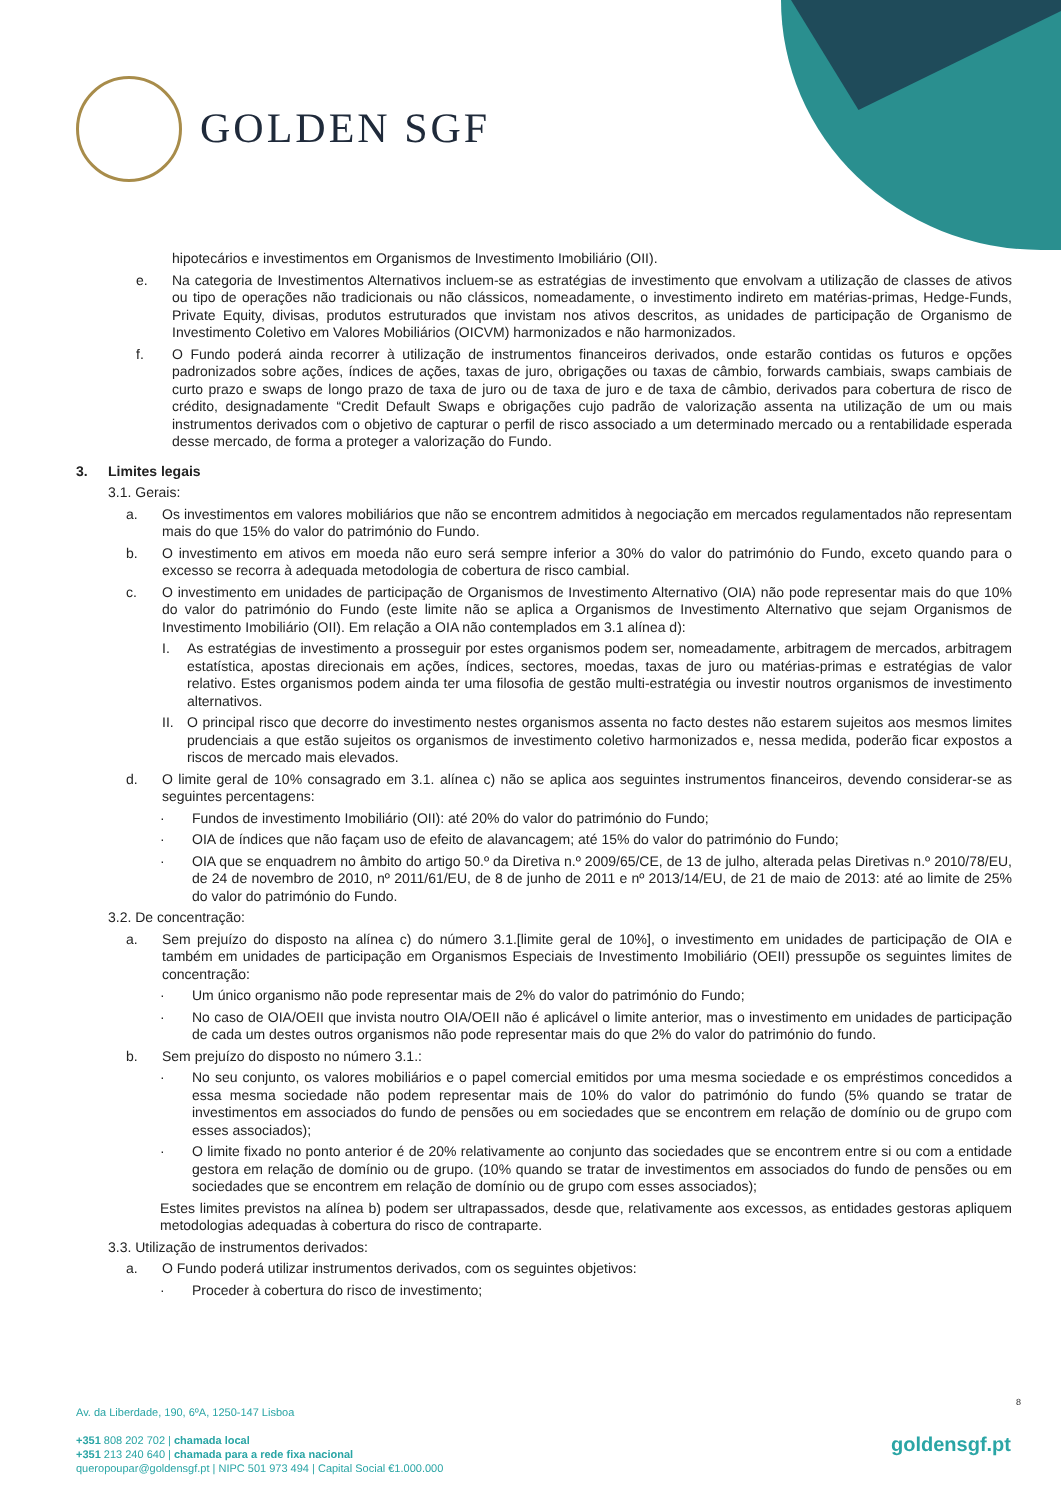GOLDEN SGF
hipotecários e investimentos em Organismos de Investimento Imobiliário (OII).
e. Na categoria de Investimentos Alternativos incluem-se as estratégias de investimento que envolvam a utilização de classes de ativos ou tipo de operações não tradicionais ou não clássicos, nomeadamente, o investimento indireto em matérias-primas, Hedge-Funds, Private Equity, divisas, produtos estruturados que invistam nos ativos descritos, as unidades de participação de Organismo de Investimento Coletivo em Valores Mobiliários (OICVM) harmonizados e não harmonizados.
f. O Fundo poderá ainda recorrer à utilização de instrumentos financeiros derivados, onde estarão contidas os futuros e opções padronizados sobre ações, índices de ações, taxas de juro, obrigações ou taxas de câmbio, forwards cambiais, swaps cambiais de curto prazo e swaps de longo prazo de taxa de juro ou de taxa de juro e de taxa de câmbio, derivados para cobertura de risco de crédito, designadamente “Credit Default Swaps e obrigações cujo padrão de valorização assenta na utilização de um ou mais instrumentos derivados com o objetivo de capturar o perfil de risco associado a um determinado mercado ou a rentabilidade esperada desse mercado, de forma a proteger a valorização do Fundo.
3. Limites legais
3.1. Gerais:
a. Os investimentos em valores mobiliários que não se encontrem admitidos à negociação em mercados regulamentados não representam mais do que 15% do valor do património do Fundo.
b. O investimento em ativos em moeda não euro será sempre inferior a 30% do valor do património do Fundo, exceto quando para o excesso se recorra à adequada metodologia de cobertura de risco cambial.
c. O investimento em unidades de participação de Organismos de Investimento Alternativo (OIA) não pode representar mais do que 10% do valor do património do Fundo (este limite não se aplica a Organismos de Investimento Alternativo que sejam Organismos de Investimento Imobiliário (OII). Em relação a OIA não contemplados em 3.1 alínea d):
I. As estratégias de investimento a prosseguir por estes organismos podem ser, nomeadamente, arbitragem de mercados, arbitragem estatística, apostas direcionais em ações, índices, sectores, moedas, taxas de juro ou matérias-primas e estratégias de valor relativo. Estes organismos podem ainda ter uma filosofia de gestão multi-estratégia ou investir noutros organismos de investimento alternativos.
II. O principal risco que decorre do investimento nestes organismos assenta no facto destes não estarem sujeitos aos mesmos limites prudenciais a que estão sujeitos os organismos de investimento coletivo harmonizados e, nessa medida, poderão ficar expostos a riscos de mercado mais elevados.
d. O limite geral de 10% consagrado em 3.1. alínea c) não se aplica aos seguintes instrumentos financeiros, devendo considerar-se as seguintes percentagens:
· Fundos de investimento Imobiliário (OII): até 20% do valor do património do Fundo;
· OIA de índices que não façam uso de efeito de alavancagem; até 15% do valor do património do Fundo;
· OIA que se enquadrem no âmbito do artigo 50.º da Diretiva n.º 2009/65/CE, de 13 de julho, alterada pelas Diretivas n.º 2010/78/EU, de 24 de novembro de 2010, nº 2011/61/EU, de 8 de junho de 2011 e nº 2013/14/EU, de 21 de maio de 2013: até ao limite de 25% do valor do património do Fundo.
3.2. De concentração:
a. Sem prejuízo do disposto na alínea c) do número 3.1.[limite geral de 10%], o investimento em unidades de participação de OIA e também em unidades de participação em Organismos Especiais de Investimento Imobiliário (OEII) pressupõe os seguintes limites de concentração:
· Um único organismo não pode representar mais de 2% do valor do património do Fundo;
· No caso de OIA/OEII que invista noutro OIA/OEII não é aplicável o limite anterior, mas o investimento em unidades de participação de cada um destes outros organismos não pode representar mais do que 2% do valor do património do fundo.
b. Sem prejuízo do disposto no número 3.1.:
· No seu conjunto, os valores mobiliários e o papel comercial emitidos por uma mesma sociedade e os empréstimos concedidos a essa mesma sociedade não podem representar mais de 10% do valor do património do fundo (5% quando se tratar de investimentos em associados do fundo de pensões ou em sociedades que se encontrem em relação de domínio ou de grupo com esses associados);
· O limite fixado no ponto anterior é de 20% relativamente ao conjunto das sociedades que se encontrem entre si ou com a entidade gestora em relação de domínio ou de grupo. (10% quando se tratar de investimentos em associados do fundo de pensões ou em sociedades que se encontrem em relação de domínio ou de grupo com esses associados);
Estes limites previstos na alínea b) podem ser ultrapassados, desde que, relativamente aos excessos, as entidades gestoras apliquem metodologias adequadas à cobertura do risco de contraparte.
3.3. Utilização de instrumentos derivados:
a. O Fundo poderá utilizar instrumentos derivados, com os seguintes objetivos:
· Proceder à cobertura do risco de investimento;
8
Av. da Liberdade, 190, 6ºA, 1250-147 Lisboa
+351 808 202 702 | chamada local
+351 213 240 640 | chamada para a rede fixa nacional
queropoupar@goldensgf.pt | NIPC 501 973 494 | Capital Social €1.000.000
goldensgf.pt